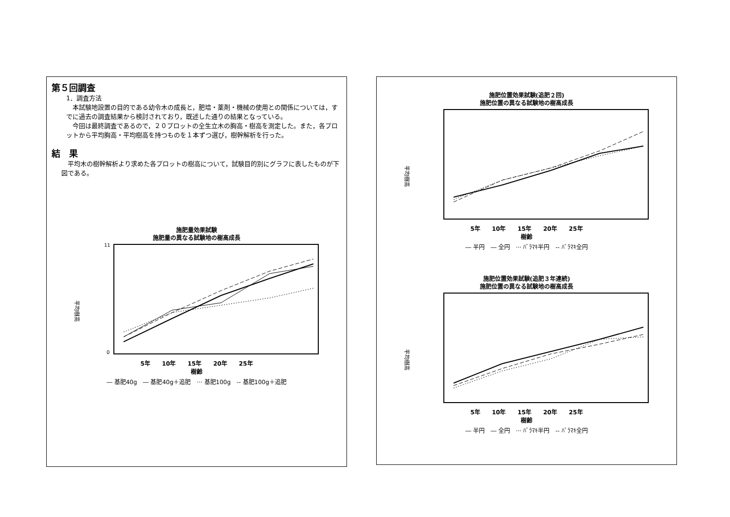第５回調査
1．調査方法
　本試験地設置の目的である幼令木の成長と，肥培・薬剤・機械の使用との関係については，すでに過去の調査結果から検討されており，既述した通りの結果となっている。
　今回は最終調査であるので，２０プロットの全生立木の胸高・樹高を測定した。また，各プロットから平均胸高・平均樹高を持つものを１本ずつ選び，樹幹解析を行った。
結　果
　平均木の樹幹解析より求めた各プロットの樹高について，試験目的別にグラフに表したものが下図である。
施肥量効果試験
施肥量の異なる試験地の樹高成長
平均樹高
11
0
5年　　10年　　15年　　20年　　25年
樹齢
― 基肥40g　― 基肥40g＋追肥　··· 基肥100g　-- 基肥100g＋追肥
施肥位置効果試験(追肥２回)
施肥位置の異なる試験地の樹高成長
平均樹高
5年　　10年　　15年　　20年　　25年
樹齢
― 半円　― 全円　··· ﾊﾞﾗﾏｷ半円　-- ﾊﾞﾗﾏｷ全円
施肥位置効果試験(追肥３年連続)
施肥位置の異なる試験地の樹高成長
平均樹高
5年　　10年　　15年　　20年　　25年
樹齢
― 半円　― 全円　··· ﾊﾞﾗﾏｷ半円　-- ﾊﾞﾗﾏｷ全円